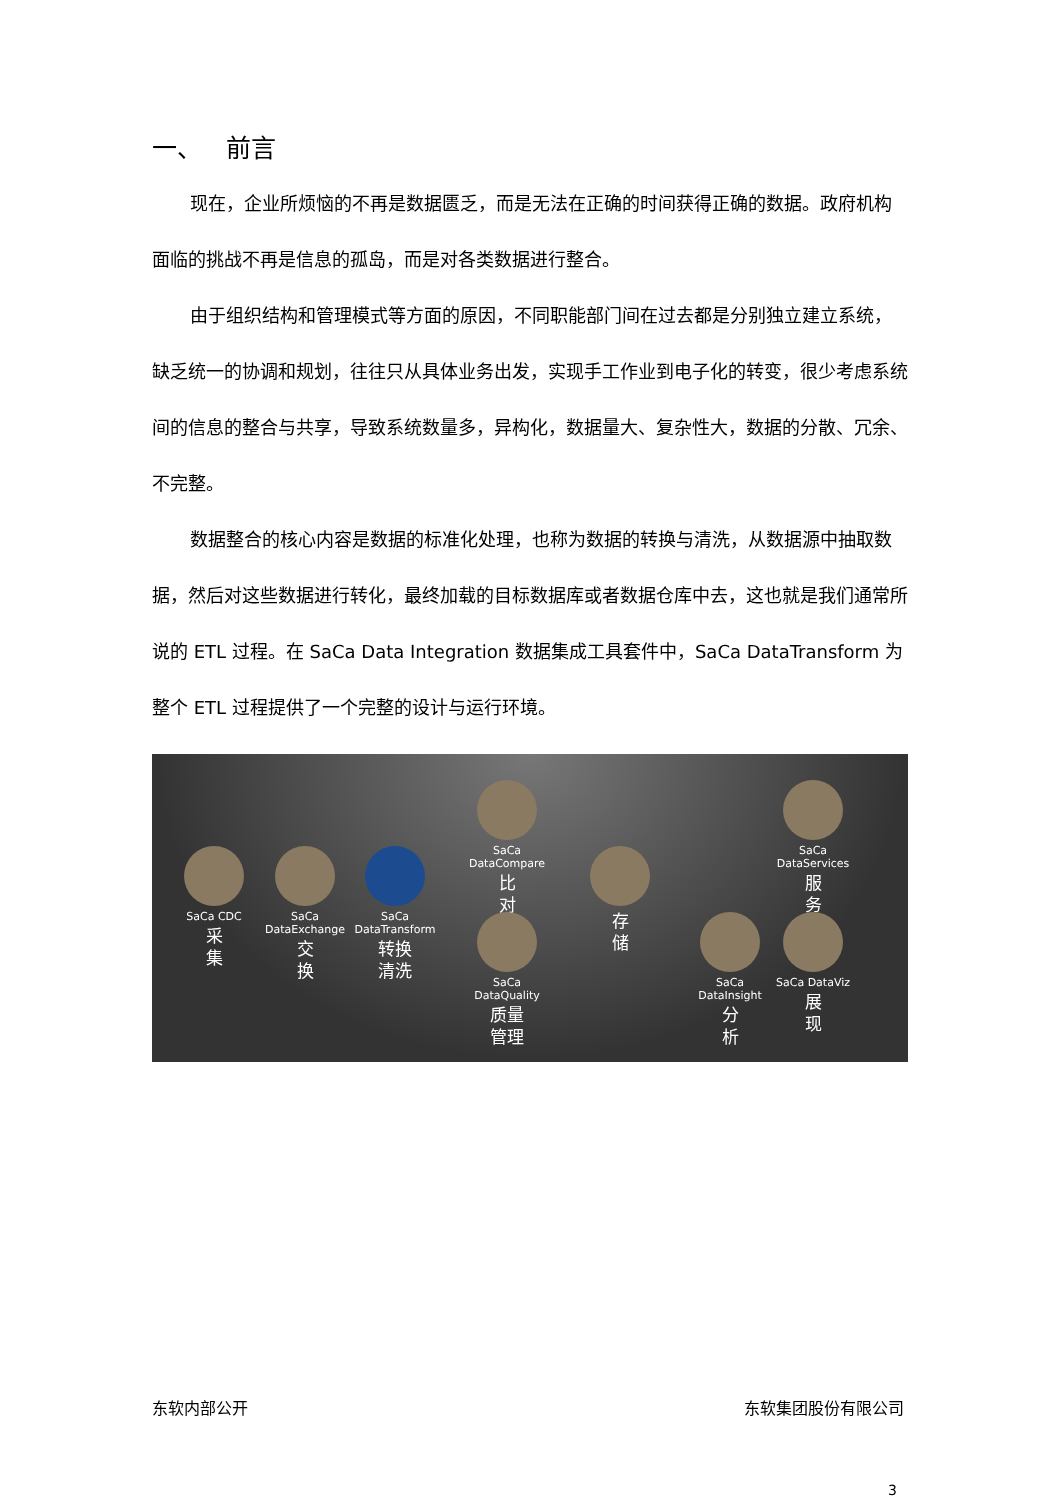一、 前言
现在，企业所烦恼的不再是数据匮乏，而是无法在正确的时间获得正确的数据。政府机构面临的挑战不再是信息的孤岛，而是对各类数据进行整合。
由于组织结构和管理模式等方面的原因，不同职能部门间在过去都是分别独立建立系统，缺乏统一的协调和规划，往往只从具体业务出发，实现手工作业到电子化的转变，很少考虑系统间的信息的整合与共享，导致系统数量多，异构化，数据量大、复杂性大，数据的分散、冗余、不完整。
数据整合的核心内容是数据的标准化处理，也称为数据的转换与清洗，从数据源中抽取数据，然后对这些数据进行转化，最终加载的目标数据库或者数据仓库中去，这也就是我们通常所说的 ETL 过程。在 SaCa Data Integration 数据集成工具套件中，SaCa DataTransform 为整个 ETL 过程提供了一个完整的设计与运行环境。
SaCa CDC
采
集
SaCa DataExchange
交
换
SaCa DataTransform
转换
清洗
SaCa DataCompare
比
对
SaCa DataQuality
质量
管理
存
储
SaCa DataServices
服
务
SaCa DataInsight
分
析
SaCa DataViz
展
现
东软内部公开 东软集团股份有限公司
3